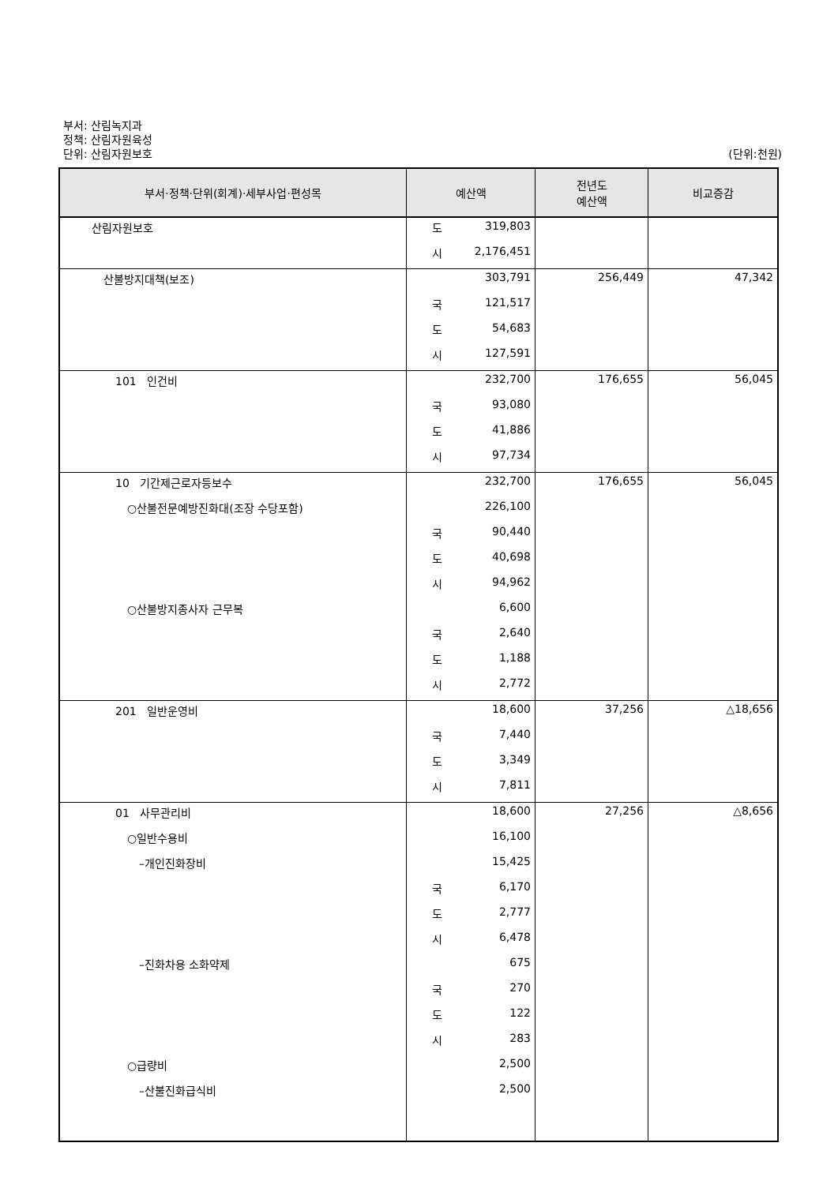부서: 산림녹지과
정책: 산림자원육성
단위: 산림자원보호 (단위:천원)
| 부서·정책·단위(회계)·세부사업·편성목 | 예산액 | 전년도 예산액 | 비교증감 |
| --- | --- | --- | --- |
| 산림자원보호 | 도 319,803 | | |
| | 시 2,176,451 | | |
| 산불방지대책(보조) | 303,791 | 256,449 | 47,342 |
| | 국 121,517 | | |
| | 도 54,683 | | |
| | 시 127,591 | | |
| 101 인건비 | 232,700 | 176,655 | 56,045 |
| | 국 93,080 | | |
| | 도 41,886 | | |
| | 시 97,734 | | |
| 10 기간제근로자등보수 | 232,700 | 176,655 | 56,045 |
| ○산불전문예방진화대(조장 수당포함) | 226,100 | | |
| | 국 90,440 | | |
| | 도 40,698 | | |
| | 시 94,962 | | |
| ○산불방지종사자 근무복 | 6,600 | | |
| | 국 2,640 | | |
| | 도 1,188 | | |
| | 시 2,772 | | |
| 201 일반운영비 | 18,600 | 37,256 | △18,656 |
| | 국 7,440 | | |
| | 도 3,349 | | |
| | 시 7,811 | | |
| 01 사무관리비 | 18,600 | 27,256 | △8,656 |
| ○일반수용비 | 16,100 | | |
| –개인진화장비 | 15,425 | | |
| | 국 6,170 | | |
| | 도 2,777 | | |
| | 시 6,478 | | |
| –진화차용 소화약제 | 675 | | |
| | 국 270 | | |
| | 도 122 | | |
| | 시 283 | | |
| ○급량비 | 2,500 | | |
| –산불진화급식비 | 2,500 | | |